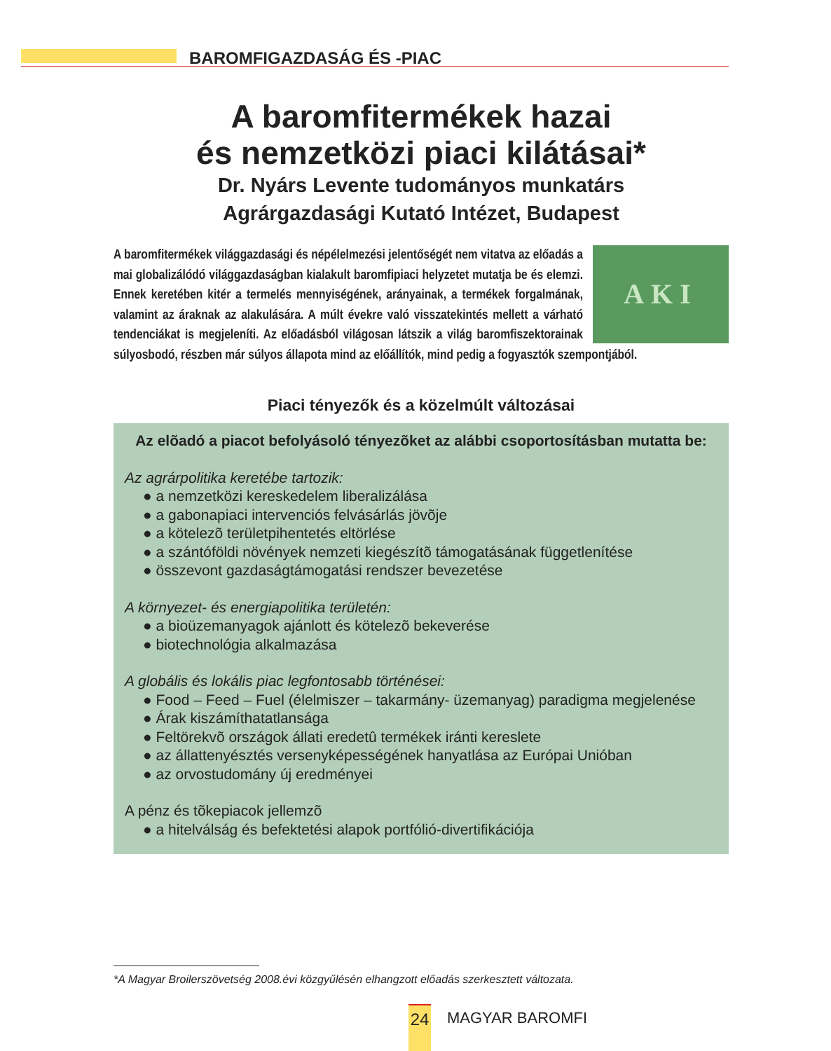BAROMFIGAZDASÁG ÉS -PIAC
A baromfitermékek hazai
és nemzetközi piaci kilátásai*
Dr. Nyárs Levente tudományos munkatárs
Agrárgazdasági Kutató Intézet, Budapest
AKI
A baromfitermékek világgazdasági és népélelmezési jelentőségét nem vitatva az előadás a mai globalizálódó világgazdaságban kialakult baromfipiaci helyzetet mutatja be és elemzi. Ennek keretében kitér a termelés mennyiségének, arányainak, a termékek forgalmának, valamint az áraknak az alakulására. A múlt évekre való visszatekintés mellett a várható tendenciákat is megjeleníti. Az előadásból világosan látszik a világ baromfiszektorainak súlyosbodó, részben már súlyos állapota mind az előállítók, mind pedig a fogyasztók szempontjából.
Piaci tényezők és a közelmúlt változásai
Az elõadó a piacot befolyásoló tényezõket az alábbi csoportosításban mutatta be:
Az agrárpolitika keretébe tartozik:
● a nemzetközi kereskedelem liberalizálása
● a gabonapiaci intervenciós felvásárlás jövõje
● a kötelezõ területpihentetés eltörlése
● a szántóföldi növények nemzeti kiegészítõ támogatásának függetlenítése
● összevont gazdaságtámogatási rendszer bevezetése
A környezet- és energiapolitika területén:
● a bioüzemanyagok ajánlott és kötelezõ bekeverése
● biotechnológia alkalmazása
A globális és lokális piac legfontosabb történései:
● Food – Feed – Fuel (élelmiszer – takarmány- üzemanyag) paradigma megjelenése
● Árak kiszámíthatatlansága
● Feltörekvõ országok állati eredetû termékek iránti kereslete
● az állattenyésztés versenyképességének hanyatlása az Európai Unióban
● az orvostudomány új eredményei
A pénz és tõkepiacok jellemzõ
● a hitelválság és befektetési alapok portfólió-divertifikációja
*A Magyar Broilerszövetség 2008.évi közgyűlésén elhangzott előadás szerkesztett változata.
24 MAGYAR BAROMFI